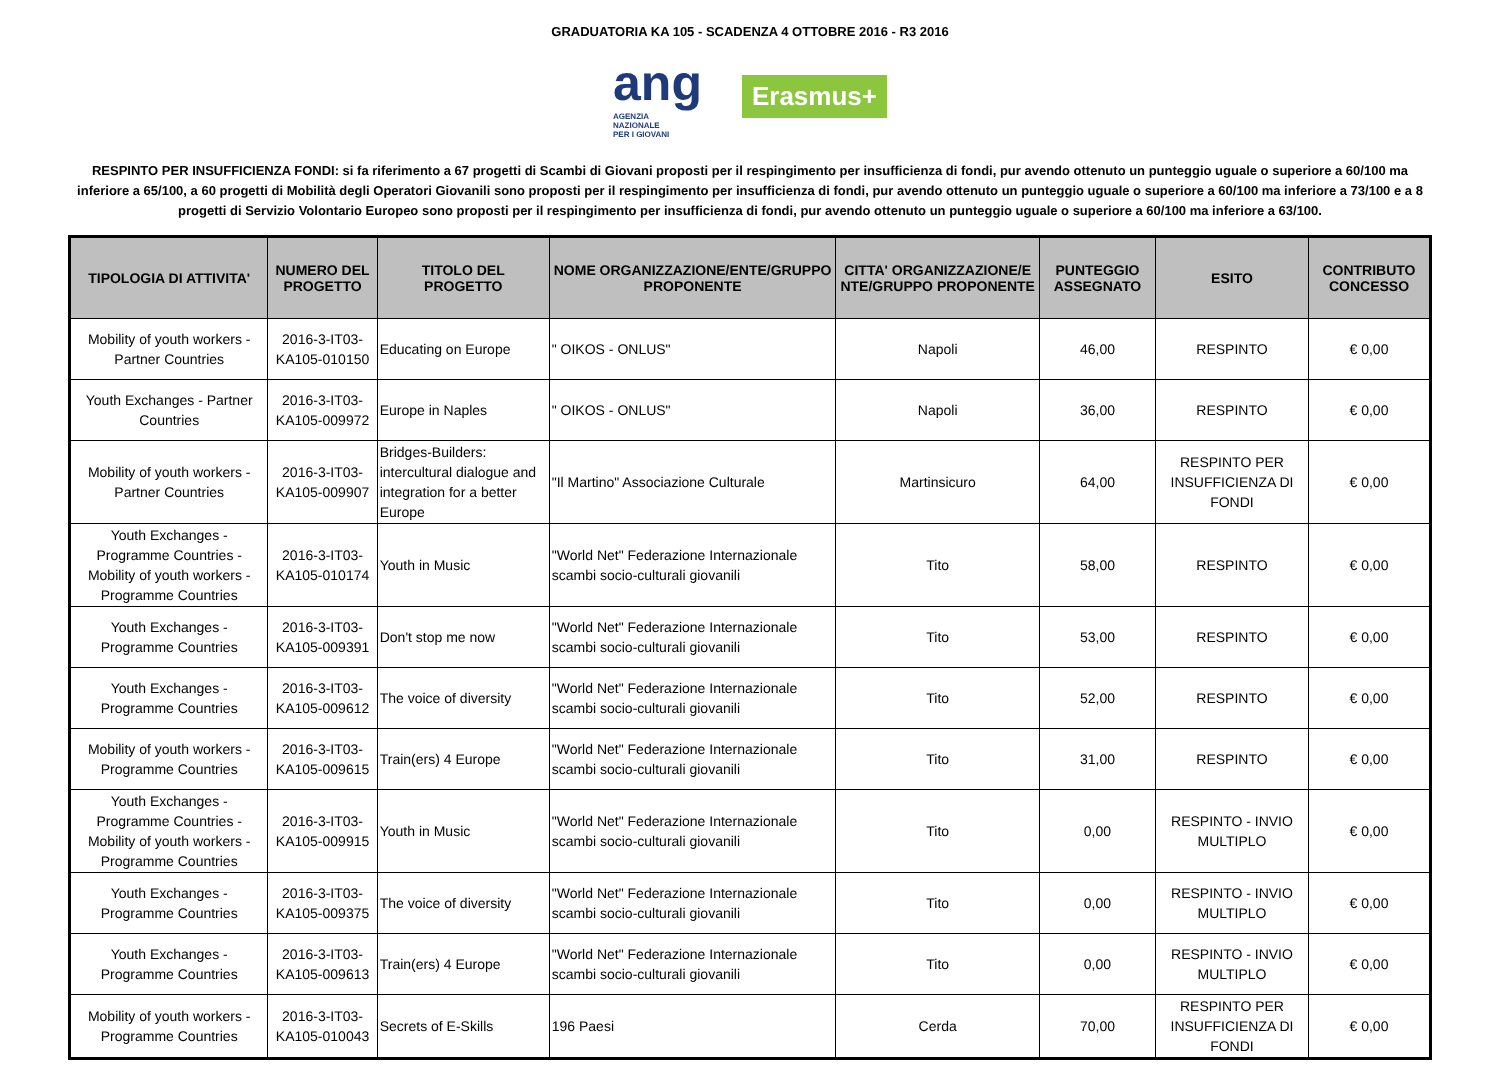GRADUATORIA KA 105 - SCADENZA 4 OTTOBRE 2016 - R3 2016
ang
AGENZIA
NAZIONALE
PER I GIOVANI
Erasmus+
RESPINTO PER INSUFFICIENZA FONDI: si fa riferimento a 67 progetti di Scambi di Giovani proposti per il respingimento per insufficienza di fondi, pur avendo ottenuto un punteggio uguale o superiore a 60/100 ma inferiore a 65/100, a 60 progetti di Mobilità degli Operatori Giovanili sono proposti per il respingimento per insufficienza di fondi, pur avendo ottenuto un punteggio uguale o superiore a 60/100 ma inferiore a 73/100 e a 8 progetti di Servizio Volontario Europeo sono proposti per il respingimento per insufficienza di fondi, pur avendo ottenuto un punteggio uguale o superiore a 60/100 ma inferiore a 63/100.
| TIPOLOGIA DI ATTIVITA' | NUMERO DEL PROGETTO | TITOLO DEL PROGETTO | NOME ORGANIZZAZIONE/ENTE/GRUPPO PROPONENTE | CITTA' ORGANIZZAZIONE/E NTE/GRUPPO PROPONENTE | PUNTEGGIO ASSEGNATO | ESITO | CONTRIBUTO CONCESSO |
| --- | --- | --- | --- | --- | --- | --- | --- |
| Mobility of youth workers - Partner Countries | 2016-3-IT03-KA105-010150 | Educating on Europe | " OIKOS - ONLUS" | Napoli | 46,00 | RESPINTO | € 0,00 |
| Youth Exchanges - Partner Countries | 2016-3-IT03-KA105-009972 | Europe in Naples | " OIKOS - ONLUS" | Napoli | 36,00 | RESPINTO | € 0,00 |
| Mobility of youth workers - Partner Countries | 2016-3-IT03-KA105-009907 | Bridges-Builders: intercultural dialogue and integration for a better Europe | "Il Martino" Associazione Culturale | Martinsicuro | 64,00 | RESPINTO PER INSUFFICIENZA DI FONDI | € 0,00 |
| Youth Exchanges - Programme Countries - Mobility of youth workers - Programme Countries | 2016-3-IT03-KA105-010174 | Youth in Music | "World Net" Federazione Internazionale scambi socio-culturali giovanili | Tito | 58,00 | RESPINTO | € 0,00 |
| Youth Exchanges - Programme Countries | 2016-3-IT03-KA105-009391 | Don't stop me now | "World Net" Federazione Internazionale scambi socio-culturali giovanili | Tito | 53,00 | RESPINTO | € 0,00 |
| Youth Exchanges - Programme Countries | 2016-3-IT03-KA105-009612 | The voice of diversity | "World Net" Federazione Internazionale scambi socio-culturali giovanili | Tito | 52,00 | RESPINTO | € 0,00 |
| Mobility of youth workers - Programme Countries | 2016-3-IT03-KA105-009615 | Train(ers) 4 Europe | "World Net" Federazione Internazionale scambi socio-culturali giovanili | Tito | 31,00 | RESPINTO | € 0,00 |
| Youth Exchanges - Programme Countries - Mobility of youth workers - Programme Countries | 2016-3-IT03-KA105-009915 | Youth in Music | "World Net" Federazione Internazionale scambi socio-culturali giovanili | Tito | 0,00 | RESPINTO - INVIO MULTIPLO | € 0,00 |
| Youth Exchanges - Programme Countries | 2016-3-IT03-KA105-009375 | The voice of diversity | "World Net" Federazione Internazionale scambi socio-culturali giovanili | Tito | 0,00 | RESPINTO - INVIO MULTIPLO | € 0,00 |
| Youth Exchanges - Programme Countries | 2016-3-IT03-KA105-009613 | Train(ers) 4 Europe | "World Net" Federazione Internazionale scambi socio-culturali giovanili | Tito | 0,00 | RESPINTO - INVIO MULTIPLO | € 0,00 |
| Mobility of youth workers - Programme Countries | 2016-3-IT03-KA105-010043 | Secrets of E-Skills | 196 Paesi | Cerda | 70,00 | RESPINTO PER INSUFFICIENZA DI FONDI | € 0,00 |